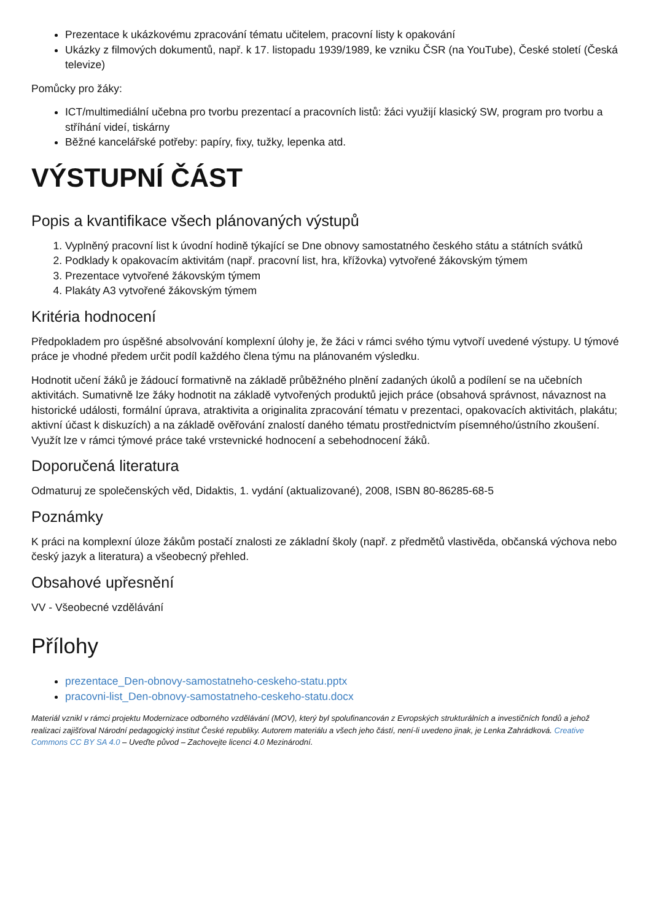Prezentace k ukázkovému zpracování tématu učitelem, pracovní listy k opakování
Ukázky z filmových dokumentů, např. k 17. listopadu 1939/1989, ke vzniku ČSR (na YouTube), České století (Česká televize)
Pomůcky pro žáky:
ICT/multimediální učebna pro tvorbu prezentací a pracovních listů: žáci využijí klasický SW, program pro tvorbu a stříhání videí, tiskárny
Běžné kancelářské potřeby: papíry, fixy, tužky, lepenka atd.
VÝSTUPNÍ ČÁST
Popis a kvantifikace všech plánovaných výstupů
1. Vyplněný pracovní list k úvodní hodině týkající se Dne obnovy samostatného českého státu a státních svátků
2. Podklady k opakovacím aktivitám (např. pracovní list, hra, křížovka) vytvořené žákovským týmem
3. Prezentace vytvořené žákovským týmem
4. Plakáty A3 vytvořené žákovským týmem
Kritéria hodnocení
Předpokladem pro úspěšné absolvování komplexní úlohy je, že žáci v rámci svého týmu vytvoří uvedené výstupy. U týmové práce je vhodné předem určit podíl každého člena týmu na plánovaném výsledku.
Hodnotit učení žáků je žádoucí formativně na základě průběžného plnění zadaných úkolů a podílení se na učebních aktivitách. Sumativně lze žáky hodnotit na základě vytvořených produktů jejich práce (obsahová správnost, návaznost na historické události, formální úprava, atraktivita a originalita zpracování tématu v prezentaci, opakovacích aktivitách, plakátu; aktivní účast k diskuzích) a na základě ověřování znalostí daného tématu prostřednictvím písemného/ústního zkoušení. Využít lze v rámci týmové práce také vrstevnické hodnocení a sebehodnocení žáků.
Doporučená literatura
Odmaturuj ze společenských věd, Didaktis, 1. vydání (aktualizované), 2008, ISBN 80-86285-68-5
Poznámky
K práci na komplexní úloze žákům postačí znalosti ze základní školy (např. z předmětů vlastivěda, občanská výchova nebo český jazyk a literatura) a všeobecný přehled.
Obsahové upřesnění
VV - Všeobecné vzdělávání
Přílohy
prezentace_Den-obnovy-samostatneho-ceskeho-statu.pptx
pracovni-list_Den-obnovy-samostatneho-ceskeho-statu.docx
Materiál vznikl v rámci projektu Modernizace odborného vzdělávání (MOV), který byl spolufinancován z Evropských strukturálních a investičních fondů a jehož realizaci zajišťoval Národní pedagogický institut České republiky. Autorem materiálu a všech jeho částí, není-li uvedeno jinak, je Lenka Zahrádková. Creative Commons CC BY SA 4.0 – Uveďte původ – Zachovejte licenci 4.0 Mezinárodní.